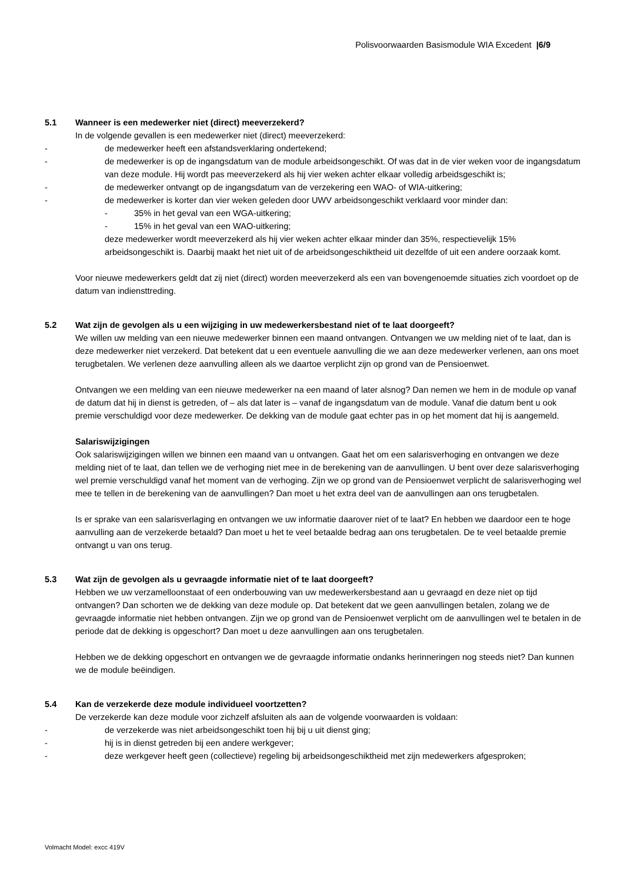Polisvoorwaarden Basismodule WIA Excedent |6/9
5.1 Wanneer is een medewerker niet (direct) meeverzekerd?
In de volgende gevallen is een medewerker niet (direct) meeverzekerd:
- de medewerker heeft een afstandsverklaring ondertekend;
- de medewerker is op de ingangsdatum van de module arbeidsongeschikt. Of was dat in de vier weken voor de ingangsdatum van deze module. Hij wordt pas meeverzekerd als hij vier weken achter elkaar volledig arbeidsgeschikt is;
- de medewerker ontvangt op de ingangsdatum van de verzekering een WAO- of WIA-uitkering;
- de medewerker is korter dan vier weken geleden door UWV arbeidsongeschikt verklaard voor minder dan:
- 35% in het geval van een WGA-uitkering;
- 15% in het geval van een WAO-uitkering;
deze medewerker wordt meeverzekerd als hij vier weken achter elkaar minder dan 35%, respectievelijk 15% arbeidsongeschikt is. Daarbij maakt het niet uit of de arbeidsongeschiktheid uit dezelfde of uit een andere oorzaak komt.
Voor nieuwe medewerkers geldt dat zij niet (direct) worden meeverzekerd als een van bovengenoemde situaties zich voordoet op de datum van indiensttreding.
5.2 Wat zijn de gevolgen als u een wijziging in uw medewerkersbestand niet of te laat doorgeeft?
We willen uw melding van een nieuwe medewerker binnen een maand ontvangen. Ontvangen we uw melding niet of te laat, dan is deze medewerker niet verzekerd. Dat betekent dat u een eventuele aanvulling die we aan deze medewerker verlenen, aan ons moet terugbetalen. We verlenen deze aanvulling alleen als we daartoe verplicht zijn op grond van de Pensioenwet.
Ontvangen we een melding van een nieuwe medewerker na een maand of later alsnog? Dan nemen we hem in de module op vanaf de datum dat hij in dienst is getreden, of – als dat later is – vanaf de ingangsdatum van de module. Vanaf die datum bent u ook premie verschuldigd voor deze medewerker. De dekking van de module gaat echter pas in op het moment dat hij is aangemeld.
Salariswijzigingen
Ook salariswijzigingen willen we binnen een maand van u ontvangen. Gaat het om een salarisverhoging en ontvangen we deze melding niet of te laat, dan tellen we de verhoging niet mee in de berekening van de aanvullingen. U bent over deze salarisverhoging wel premie verschuldigd vanaf het moment van de verhoging. Zijn we op grond van de Pensioenwet verplicht de salarisverhoging wel mee te tellen in de berekening van de aanvullingen? Dan moet u het extra deel van de aanvullingen aan ons terugbetalen.
Is er sprake van een salarisverlaging en ontvangen we uw informatie daarover niet of te laat? En hebben we daardoor een te hoge aanvulling aan de verzekerde betaald? Dan moet u het te veel betaalde bedrag aan ons terugbetalen. De te veel betaalde premie ontvangt u van ons terug.
5.3 Wat zijn de gevolgen als u gevraagde informatie niet of te laat doorgeeft?
Hebben we uw verzamelloonstaat of een onderbouwing van uw medewerkersbestand aan u gevraagd en deze niet op tijd ontvangen? Dan schorten we de dekking van deze module op. Dat betekent dat we geen aanvullingen betalen, zolang we de gevraagde informatie niet hebben ontvangen. Zijn we op grond van de Pensioenwet verplicht om de aanvullingen wel te betalen in de periode dat de dekking is opgeschort? Dan moet u deze aanvullingen aan ons terugbetalen.
Hebben we de dekking opgeschort en ontvangen we de gevraagde informatie ondanks herinneringen nog steeds niet? Dan kunnen we de module beëindigen.
5.4 Kan de verzekerde deze module individueel voortzetten?
De verzekerde kan deze module voor zichzelf afsluiten als aan de volgende voorwaarden is voldaan:
- de verzekerde was niet arbeidsongeschikt toen hij bij u uit dienst ging;
- hij is in dienst getreden bij een andere werkgever;
- deze werkgever heeft geen (collectieve) regeling bij arbeidsongeschiktheid met zijn medewerkers afgesproken;
Volmacht Model: excc 419V